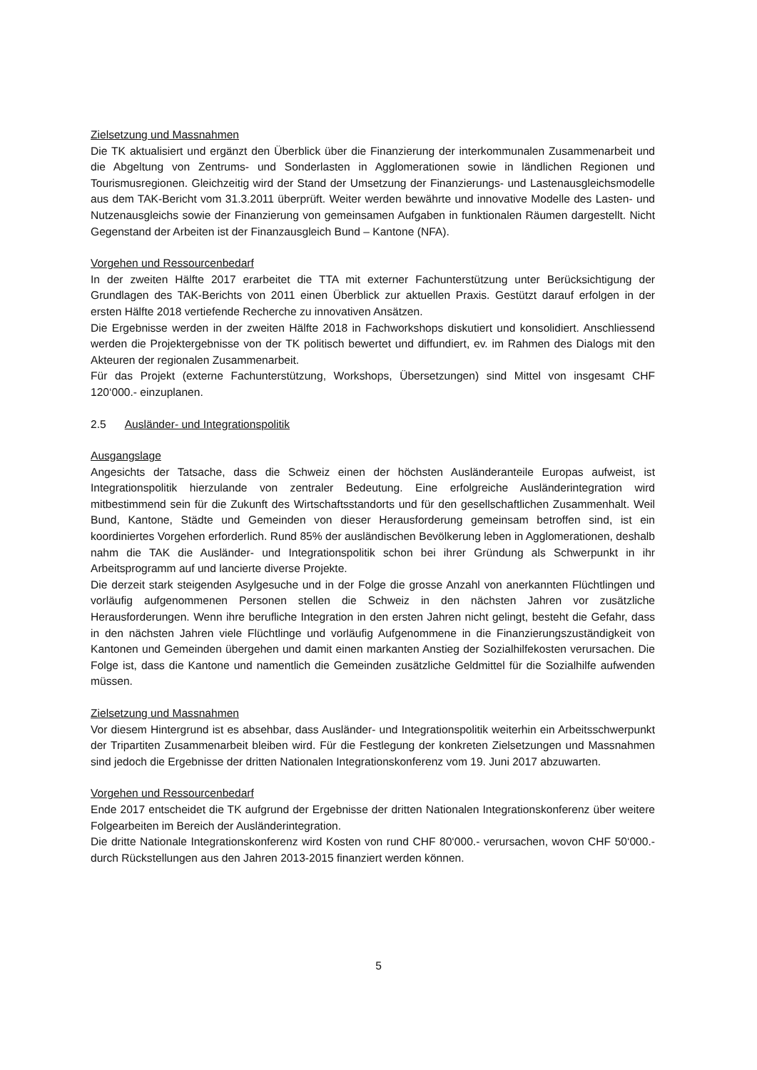Zielsetzung und Massnahmen
Die TK aktualisiert und ergänzt den Überblick über die Finanzierung der interkommunalen Zusammenarbeit und die Abgeltung von Zentrums- und Sonderlasten in Agglomerationen sowie in ländlichen Regionen und Tourismusregionen. Gleichzeitig wird der Stand der Umsetzung der Finanzierungs- und Lastenausgleichsmodelle aus dem TAK-Bericht vom 31.3.2011 überprüft. Weiter werden bewährte und innovative Modelle des Lasten- und Nutzenausgleichs sowie der Finanzierung von gemeinsamen Aufgaben in funktionalen Räumen dargestellt. Nicht Gegenstand der Arbeiten ist der Finanzausgleich Bund – Kantone (NFA).
Vorgehen und Ressourcenbedarf
In der zweiten Hälfte 2017 erarbeitet die TTA mit externer Fachunterstützung unter Berücksichtigung der Grundlagen des TAK-Berichts von 2011 einen Überblick zur aktuellen Praxis. Gestützt darauf erfolgen in der ersten Hälfte 2018 vertiefende Recherche zu innovativen Ansätzen.
Die Ergebnisse werden in der zweiten Hälfte 2018 in Fachworkshops diskutiert und konsolidiert. Anschliessend werden die Projektergebnisse von der TK politisch bewertet und diffundiert, ev. im Rahmen des Dialogs mit den Akteuren der regionalen Zusammenarbeit.
Für das Projekt (externe Fachunterstützung, Workshops, Übersetzungen) sind Mittel von insgesamt CHF 120‘000.- einzuplanen.
2.5 Ausländer- und Integrationspolitik
Ausgangslage
Angesichts der Tatsache, dass die Schweiz einen der höchsten Ausländeranteile Europas aufweist, ist Integrationspolitik hierzulande von zentraler Bedeutung. Eine erfolgreiche Ausländerintegration wird mitbestimmend sein für die Zukunft des Wirtschaftsstandorts und für den gesellschaftlichen Zusammenhalt. Weil Bund, Kantone, Städte und Gemeinden von dieser Herausforderung gemeinsam betroffen sind, ist ein koordiniertes Vorgehen erforderlich. Rund 85% der ausländischen Bevölkerung leben in Agglomerationen, deshalb nahm die TAK die Ausländer- und Integrationspolitik schon bei ihrer Gründung als Schwerpunkt in ihr Arbeitsprogramm auf und lancierte diverse Projekte.
Die derzeit stark steigenden Asylgesuche und in der Folge die grosse Anzahl von anerkannten Flüchtlingen und vorläufig aufgenommenen Personen stellen die Schweiz in den nächsten Jahren vor zusätzliche Herausforderungen. Wenn ihre berufliche Integration in den ersten Jahren nicht gelingt, besteht die Gefahr, dass in den nächsten Jahren viele Flüchtlinge und vorläufig Aufgenommene in die Finanzierungszuständigkeit von Kantonen und Gemeinden übergehen und damit einen markanten Anstieg der Sozialhilfekosten verursachen. Die Folge ist, dass die Kantone und namentlich die Gemeinden zusätzliche Geldmittel für die Sozialhilfe aufwenden müssen.
Zielsetzung und Massnahmen
Vor diesem Hintergrund ist es absehbar, dass Ausländer- und Integrationspolitik weiterhin ein Arbeitsschwerpunkt der Tripartiten Zusammenarbeit bleiben wird. Für die Festlegung der konkreten Zielsetzungen und Massnahmen sind jedoch die Ergebnisse der dritten Nationalen Integrationskonferenz vom 19. Juni 2017 abzuwarten.
Vorgehen und Ressourcenbedarf
Ende 2017 entscheidet die TK aufgrund der Ergebnisse der dritten Nationalen Integrationskonferenz über weitere Folgearbeiten im Bereich der Ausländerintegration.
Die dritte Nationale Integrationskonferenz wird Kosten von rund CHF 80‘000.- verursachen, wovon CHF 50‘000.- durch Rückstellungen aus den Jahren 2013-2015 finanziert werden können.
5